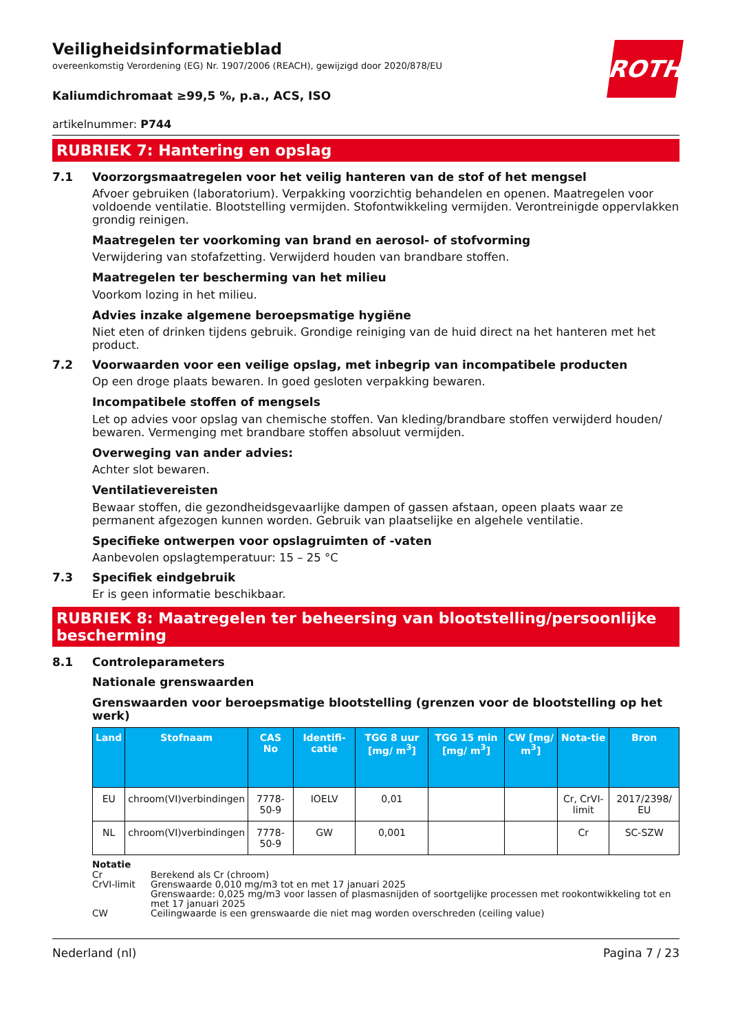ROTH
Veiligheidsinformatieblad
overeenkomstig Verordening (EG) Nr. 1907/2006 (REACH), gewijzigd door 2020/878/EU
Kaliumdichromaat ≥99,5 %, p.a., ACS, ISO
artikelnummer: P744
RUBRIEK 7: Hantering en opslag
7.1 Voorzorgsmaatregelen voor het veilig hanteren van de stof of het mengsel
Afvoer gebruiken (laboratorium). Verpakking voorzichtig behandelen en openen. Maatregelen voor voldoende ventilatie. Blootstelling vermijden. Stofontwikkeling vermijden. Verontreinigde oppervlakken grondig reinigen.
Maatregelen ter voorkoming van brand en aerosol- of stofvorming
Verwijdering van stofafzetting. Verwijderd houden van brandbare stoffen.
Maatregelen ter bescherming van het milieu
Voorkom lozing in het milieu.
Advies inzake algemene beroepsmatige hygiëne
Niet eten of drinken tijdens gebruik. Grondige reiniging van de huid direct na het hanteren met het product.
7.2 Voorwaarden voor een veilige opslag, met inbegrip van incompatibele producten
Op een droge plaats bewaren. In goed gesloten verpakking bewaren.
Incompatibele stoffen of mengsels
Let op advies voor opslag van chemische stoffen. Van kleding/brandbare stoffen verwijderd houden/ bewaren. Vermenging met brandbare stoffen absoluut vermijden.
Overweging van ander advies:
Achter slot bewaren.
Ventilatievereisten
Bewaar stoffen, die gezondheidsgevaarlijke dampen of gassen afstaan, opeen plaats waar ze permanent afgezogen kunnen worden. Gebruik van plaatselijke en algehele ventilatie.
Specifieke ontwerpen voor opslagruimten of -vaten
Aanbevolen opslagtemperatuur: 15 – 25 °C
7.3 Specifiek eindgebruik
Er is geen informatie beschikbaar.
RUBRIEK 8: Maatregelen ter beheersing van blootstelling/persoonlijke bescherming
8.1 Controleparameters
Nationale grenswaarden
Grenswaarden voor beroepsmatige blootstelling (grenzen voor de blootstelling op het werk)
| Land | Stofnaam | CAS No | Identifi-catie | TGG 8 uur [mg/ m<sup>3</sup>] | TGG 15 min [mg/ m<sup>3</sup>] | CW [mg/ m<sup>3</sup>] | Nota-tie | Bron |
| --- | --- | --- | --- | --- | --- | --- | --- | --- |
| EU | chroom(VI)verbindingen | 7778-50-9 | IOELV | 0,01 | | | Cr, CrVI-limit | 2017/2398/ EU |
| NL | chroom(VI)verbindingen | 7778-50-9 | GW | 0,001 | | | Cr | SC-SZW |
| Notatie | |
| Cr | Berekend als Cr (chroom) |
| CrVI-limit | Grenswaarde 0,010 mg/m3 tot en met 17 januari 2025 Grenswaarde: 0,025 mg/m3 voor lassen of plasmasnijden of soortgelijke processen met rookontwikkeling tot en met 17 januari 2025 |
| CW | Ceilingwaarde is een grenswaarde die niet mag worden overschreden (ceiling value) |
Nederland (nl) Pagina 7 / 23